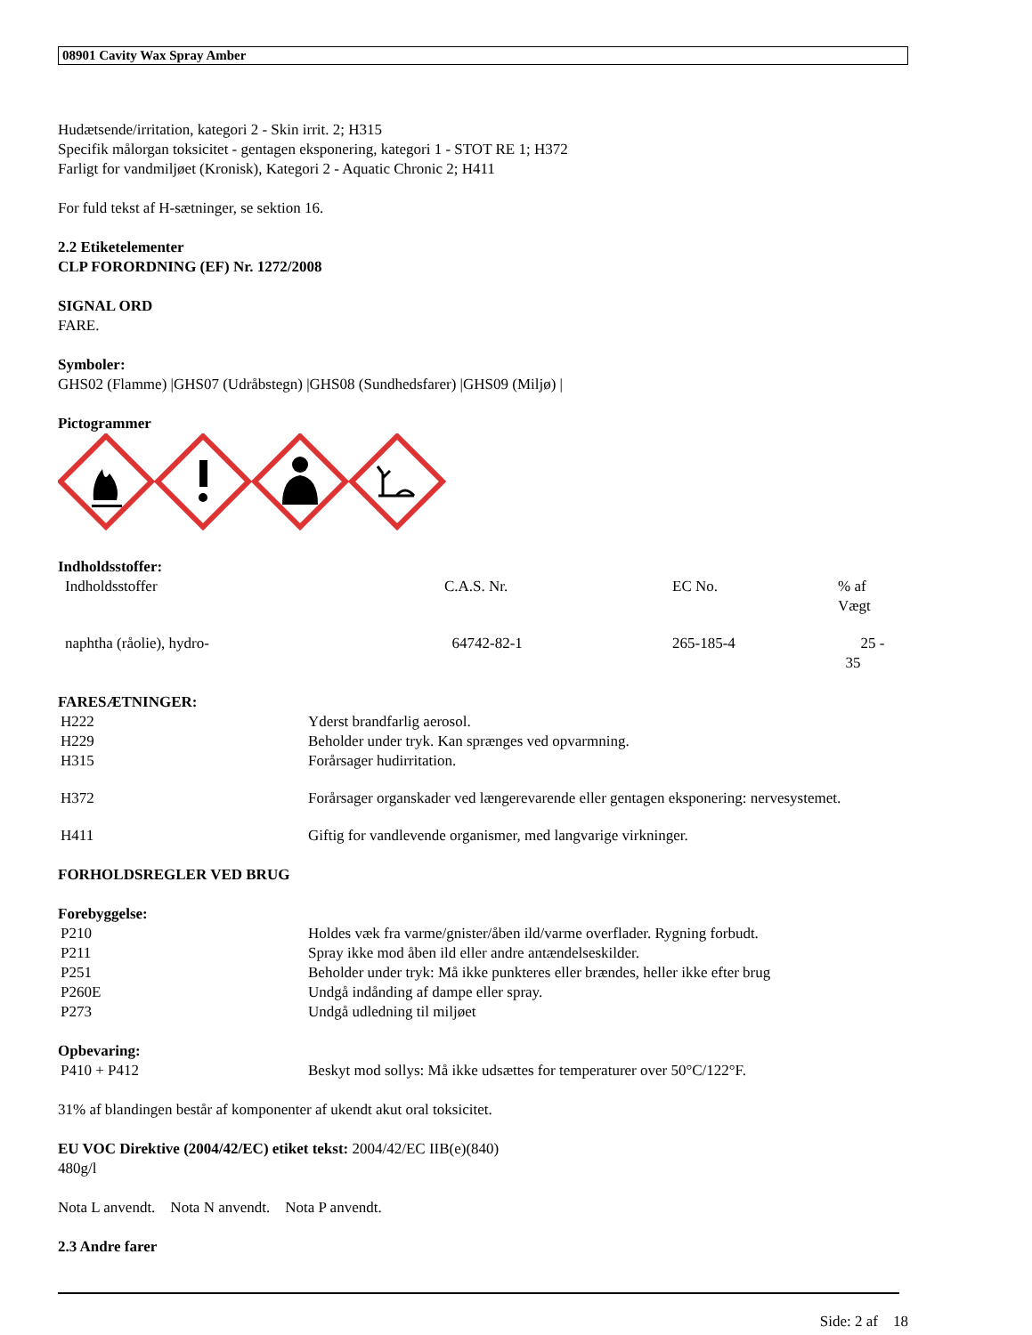08901 Cavity Wax Spray Amber
Hudætsende/irritation, kategori 2 - Skin irrit. 2; H315
Specifik målorgan toksicitet - gentagen eksponering, kategori 1 - STOT RE 1; H372
Farligt for vandmiljøet (Kronisk), Kategori 2 - Aquatic Chronic 2; H411
For fuld tekst af H-sætninger, se sektion 16.
2.2 Etiketelementer
CLP FORORDNING (EF) Nr. 1272/2008
SIGNAL ORD
FARE.
Symboler:
GHS02 (Flamme) |GHS07 (Udråbstegn) |GHS08 (Sundhedsfarer) |GHS09 (Miljø) |
Pictogrammer
Indholdsstoffer:
| Indholdsstoffer | C.A.S. Nr. | EC No. | % af Vægt |
| naphtha (råolie), hydro- | 64742-82-1 | 265-185-4 | 25 - 35 |
FARESÆTNINGER:
| H222 | Yderst brandfarlig aerosol. |
| H229 | Beholder under tryk. Kan sprænges ved opvarmning. |
| H315 | Forårsager hudirritation. |
| H372 | Forårsager organskader ved længerevarende eller gentagen eksponering: nervesystemet. |
| H411 | Giftig for vandlevende organismer, med langvarige virkninger. |
FORHOLDSREGLER VED BRUG
Forebyggelse:
| P210 | Holdes væk fra varme/gnister/åben ild/varme overflader. Rygning forbudt. |
| P211 | Spray ikke mod åben ild eller andre antændelseskilder. |
| P251 | Beholder under tryk: Må ikke punkteres eller brændes, heller ikke efter brug |
| P260E | Undgå indånding af dampe eller spray. |
| P273 | Undgå udledning til miljøet |
Opbevaring:
| P410 + P412 | Beskyt mod sollys: Må ikke udsættes for temperaturer over 50°C/122°F. |
31% af blandingen består af komponenter af ukendt akut oral toksicitet.
EU VOC Direktive (2004/42/EC) etiket tekst: 2004/42/EC IIB(e)(840)
480g/l
Nota L anvendt. Nota N anvendt. Nota P anvendt.
2.3 Andre farer
Side: 2 af 18